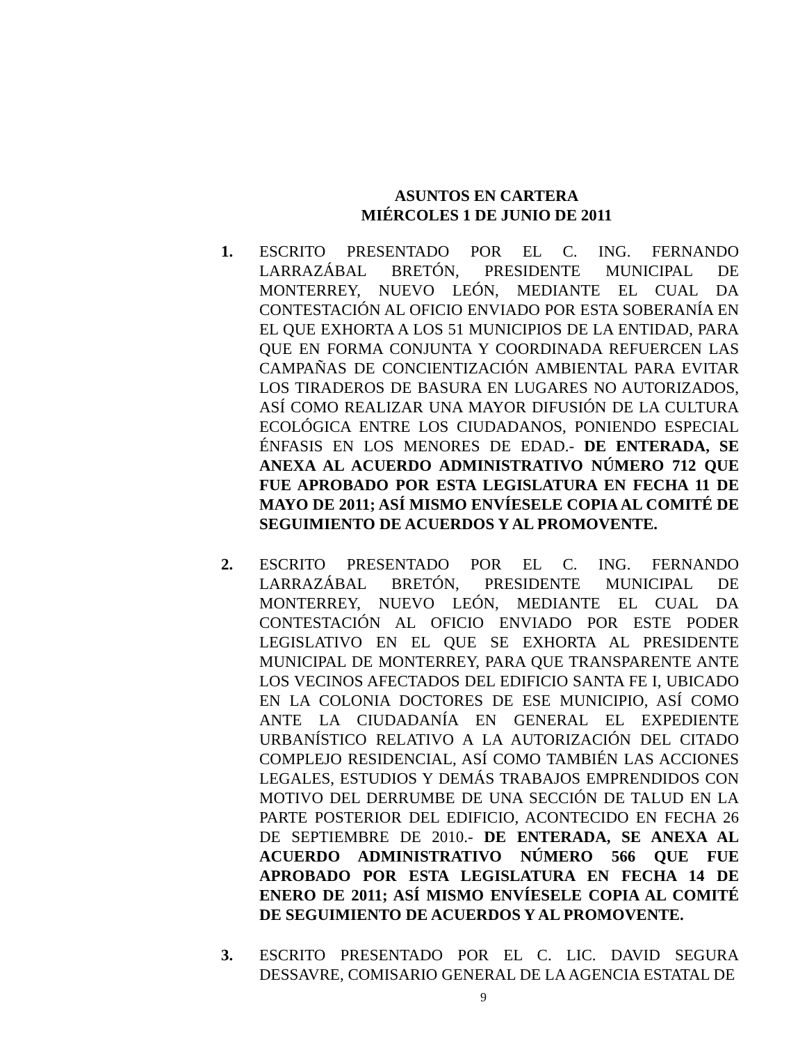ASUNTOS EN CARTERA
MIÉRCOLES 1 DE JUNIO DE 2011
1. ESCRITO PRESENTADO POR EL C. ING. FERNANDO LARRAZÁBAL BRETÓN, PRESIDENTE MUNICIPAL DE MONTERREY, NUEVO LEÓN, MEDIANTE EL CUAL DA CONTESTACIÓN AL OFICIO ENVIADO POR ESTA SOBERANÍA EN EL QUE EXHORTA A LOS 51 MUNICIPIOS DE LA ENTIDAD, PARA QUE EN FORMA CONJUNTA Y COORDINADA REFUERCEN LAS CAMPAÑAS DE CONCIENTIZACIÓN AMBIENTAL PARA EVITAR LOS TIRADEROS DE BASURA EN LUGARES NO AUTORIZADOS, ASÍ COMO REALIZAR UNA MAYOR DIFUSIÓN DE LA CULTURA ECOLÓGICA ENTRE LOS CIUDADANOS, PONIENDO ESPECIAL ÉNFASIS EN LOS MENORES DE EDAD.- DE ENTERADA, SE ANEXA AL ACUERDO ADMINISTRATIVO NÚMERO 712 QUE FUE APROBADO POR ESTA LEGISLATURA EN FECHA 11 DE MAYO DE 2011; ASÍ MISMO ENVÍESELE COPIA AL COMITÉ DE SEGUIMIENTO DE ACUERDOS Y AL PROMOVENTE.
2. ESCRITO PRESENTADO POR EL C. ING. FERNANDO LARRAZÁBAL BRETÓN, PRESIDENTE MUNICIPAL DE MONTERREY, NUEVO LEÓN, MEDIANTE EL CUAL DA CONTESTACIÓN AL OFICIO ENVIADO POR ESTE PODER LEGISLATIVO EN EL QUE SE EXHORTA AL PRESIDENTE MUNICIPAL DE MONTERREY, PARA QUE TRANSPARENTE ANTE LOS VECINOS AFECTADOS DEL EDIFICIO SANTA FE I, UBICADO EN LA COLONIA DOCTORES DE ESE MUNICIPIO, ASÍ COMO ANTE LA CIUDADANÍA EN GENERAL EL EXPEDIENTE URBANÍSTICO RELATIVO A LA AUTORIZACIÓN DEL CITADO COMPLEJO RESIDENCIAL, ASÍ COMO TAMBIÉN LAS ACCIONES LEGALES, ESTUDIOS Y DEMÁS TRABAJOS EMPRENDIDOS CON MOTIVO DEL DERRUMBE DE UNA SECCIÓN DE TALUD EN LA PARTE POSTERIOR DEL EDIFICIO, ACONTECIDO EN FECHA 26 DE SEPTIEMBRE DE 2010.- DE ENTERADA, SE ANEXA AL ACUERDO ADMINISTRATIVO NÚMERO 566 QUE FUE APROBADO POR ESTA LEGISLATURA EN FECHA 14 DE ENERO DE 2011; ASÍ MISMO ENVÍESELE COPIA AL COMITÉ DE SEGUIMIENTO DE ACUERDOS Y AL PROMOVENTE.
3. ESCRITO PRESENTADO POR EL C. LIC. DAVID SEGURA DESSAVRE, COMISARIO GENERAL DE LA AGENCIA ESTATAL DE
9